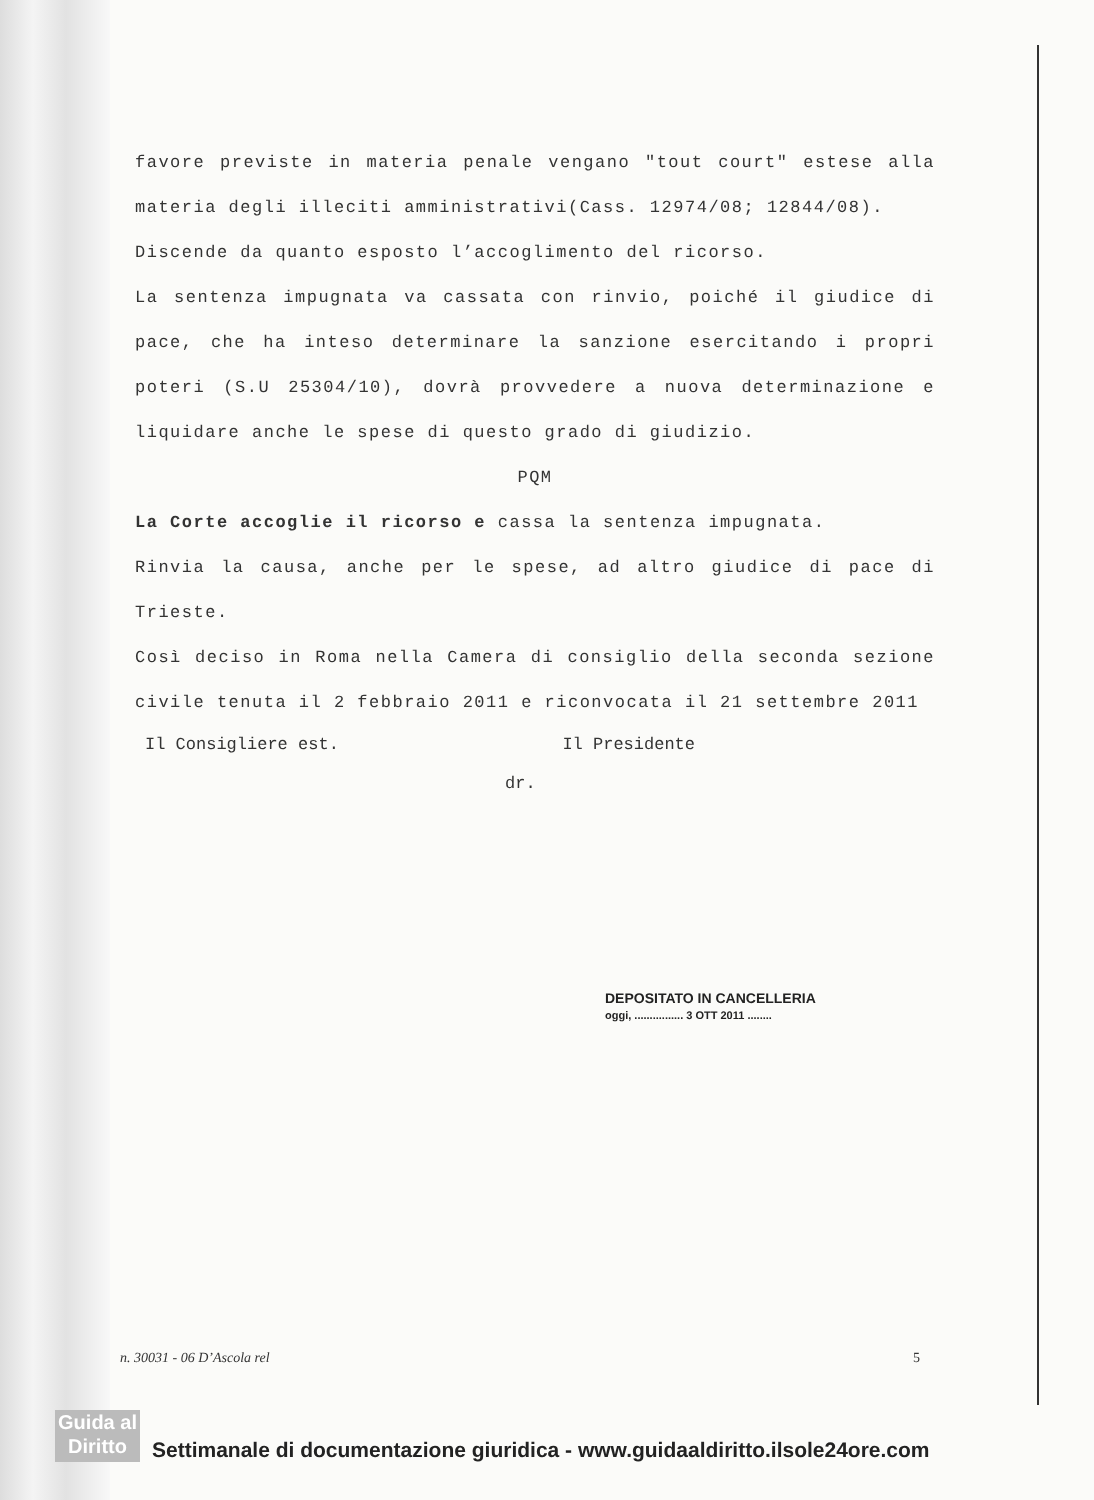favore previste in materia penale vengano "tout court" estese alla materia degli illeciti amministrativi(Cass. 12974/08; 12844/08).
Discende da quanto esposto l’accoglimento del ricorso.
La sentenza impugnata va cassata con rinvio, poiché il giudice di pace, che ha inteso determinare la sanzione esercitando i propri poteri (S.U 25304/10), dovrà provvedere a nuova determinazione e liquidare anche le spese di questo grado di giudizio.
PQM
La Corte accoglie il ricorso e cassa la sentenza impugnata.
Rinvia la causa, anche per le spese, ad altro giudice di pace di Trieste.
Così deciso in Roma nella Camera di consiglio della seconda sezione civile tenuta il 2 febbraio 2011 e riconvocata il 21 settembre 2011
Il Consigliere est. Il Presidente
dr.
DEPOSITATO IN CANCELLERIA
oggi, ................ 3 OTT 2011 ........
n. 30031 - 06 D’Ascola rel 5
Guida al
Diritto
Settimanale di documentazione giuridica - www.guidaaldiritto.ilsole24ore.com